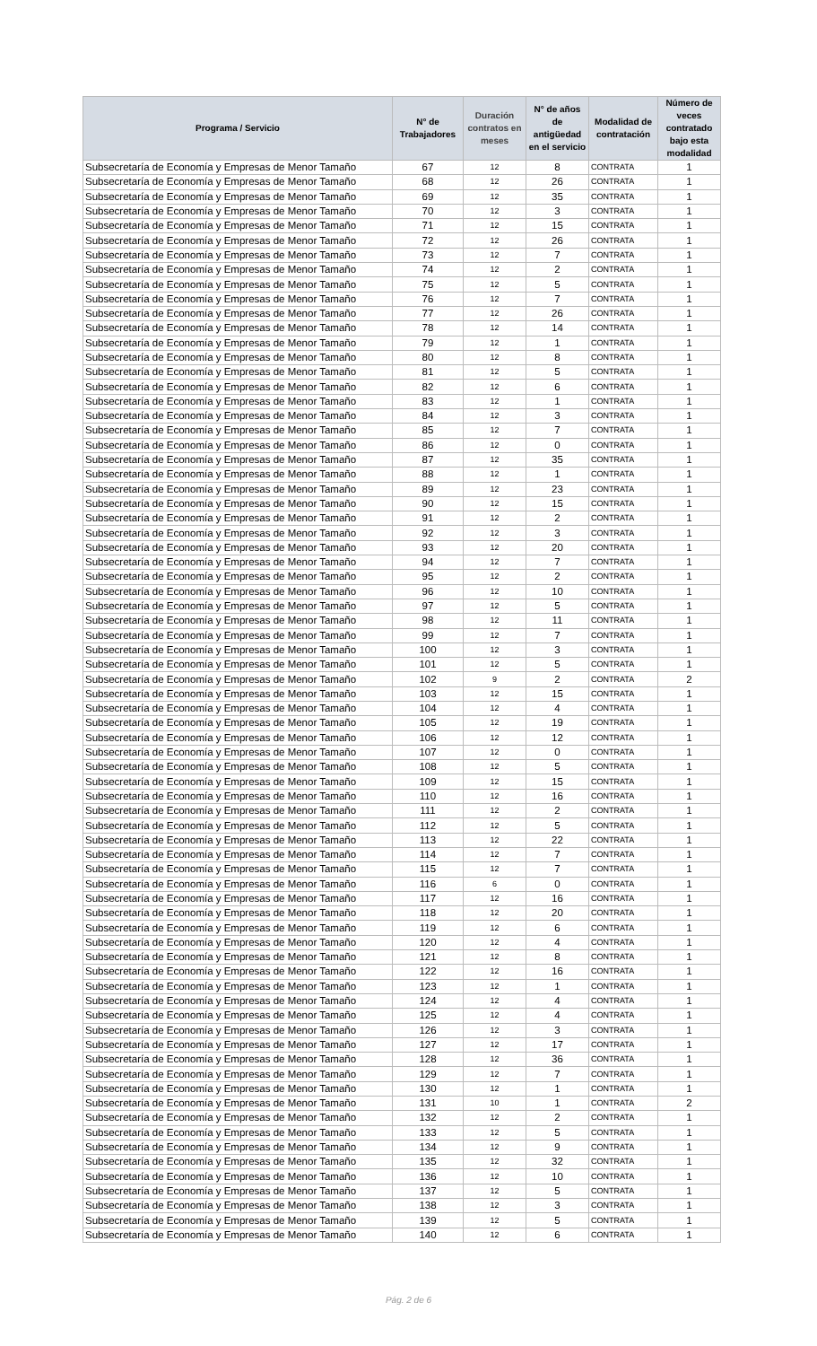| Programa / Servicio | N° de Trabajadores | Duración contratos en meses | N° de años de antigüedad en el servicio | Modalidad de contratación | Número de veces contratado bajo esta modalidad |
| --- | --- | --- | --- | --- | --- |
| Subsecretaría de Economía y Empresas de Menor Tamaño | 67 | 12 | 8 | CONTRATA | 1 |
| Subsecretaría de Economía y Empresas de Menor Tamaño | 68 | 12 | 26 | CONTRATA | 1 |
| Subsecretaría de Economía y Empresas de Menor Tamaño | 69 | 12 | 35 | CONTRATA | 1 |
| Subsecretaría de Economía y Empresas de Menor Tamaño | 70 | 12 | 3 | CONTRATA | 1 |
| Subsecretaría de Economía y Empresas de Menor Tamaño | 71 | 12 | 15 | CONTRATA | 1 |
| Subsecretaría de Economía y Empresas de Menor Tamaño | 72 | 12 | 26 | CONTRATA | 1 |
| Subsecretaría de Economía y Empresas de Menor Tamaño | 73 | 12 | 7 | CONTRATA | 1 |
| Subsecretaría de Economía y Empresas de Menor Tamaño | 74 | 12 | 2 | CONTRATA | 1 |
| Subsecretaría de Economía y Empresas de Menor Tamaño | 75 | 12 | 5 | CONTRATA | 1 |
| Subsecretaría de Economía y Empresas de Menor Tamaño | 76 | 12 | 7 | CONTRATA | 1 |
| Subsecretaría de Economía y Empresas de Menor Tamaño | 77 | 12 | 26 | CONTRATA | 1 |
| Subsecretaría de Economía y Empresas de Menor Tamaño | 78 | 12 | 14 | CONTRATA | 1 |
| Subsecretaría de Economía y Empresas de Menor Tamaño | 79 | 12 | 1 | CONTRATA | 1 |
| Subsecretaría de Economía y Empresas de Menor Tamaño | 80 | 12 | 8 | CONTRATA | 1 |
| Subsecretaría de Economía y Empresas de Menor Tamaño | 81 | 12 | 5 | CONTRATA | 1 |
| Subsecretaría de Economía y Empresas de Menor Tamaño | 82 | 12 | 6 | CONTRATA | 1 |
| Subsecretaría de Economía y Empresas de Menor Tamaño | 83 | 12 | 1 | CONTRATA | 1 |
| Subsecretaría de Economía y Empresas de Menor Tamaño | 84 | 12 | 3 | CONTRATA | 1 |
| Subsecretaría de Economía y Empresas de Menor Tamaño | 85 | 12 | 7 | CONTRATA | 1 |
| Subsecretaría de Economía y Empresas de Menor Tamaño | 86 | 12 | 0 | CONTRATA | 1 |
| Subsecretaría de Economía y Empresas de Menor Tamaño | 87 | 12 | 35 | CONTRATA | 1 |
| Subsecretaría de Economía y Empresas de Menor Tamaño | 88 | 12 | 1 | CONTRATA | 1 |
| Subsecretaría de Economía y Empresas de Menor Tamaño | 89 | 12 | 23 | CONTRATA | 1 |
| Subsecretaría de Economía y Empresas de Menor Tamaño | 90 | 12 | 15 | CONTRATA | 1 |
| Subsecretaría de Economía y Empresas de Menor Tamaño | 91 | 12 | 2 | CONTRATA | 1 |
| Subsecretaría de Economía y Empresas de Menor Tamaño | 92 | 12 | 3 | CONTRATA | 1 |
| Subsecretaría de Economía y Empresas de Menor Tamaño | 93 | 12 | 20 | CONTRATA | 1 |
| Subsecretaría de Economía y Empresas de Menor Tamaño | 94 | 12 | 7 | CONTRATA | 1 |
| Subsecretaría de Economía y Empresas de Menor Tamaño | 95 | 12 | 2 | CONTRATA | 1 |
| Subsecretaría de Economía y Empresas de Menor Tamaño | 96 | 12 | 10 | CONTRATA | 1 |
| Subsecretaría de Economía y Empresas de Menor Tamaño | 97 | 12 | 5 | CONTRATA | 1 |
| Subsecretaría de Economía y Empresas de Menor Tamaño | 98 | 12 | 11 | CONTRATA | 1 |
| Subsecretaría de Economía y Empresas de Menor Tamaño | 99 | 12 | 7 | CONTRATA | 1 |
| Subsecretaría de Economía y Empresas de Menor Tamaño | 100 | 12 | 3 | CONTRATA | 1 |
| Subsecretaría de Economía y Empresas de Menor Tamaño | 101 | 12 | 5 | CONTRATA | 1 |
| Subsecretaría de Economía y Empresas de Menor Tamaño | 102 | 9 | 2 | CONTRATA | 2 |
| Subsecretaría de Economía y Empresas de Menor Tamaño | 103 | 12 | 15 | CONTRATA | 1 |
| Subsecretaría de Economía y Empresas de Menor Tamaño | 104 | 12 | 4 | CONTRATA | 1 |
| Subsecretaría de Economía y Empresas de Menor Tamaño | 105 | 12 | 19 | CONTRATA | 1 |
| Subsecretaría de Economía y Empresas de Menor Tamaño | 106 | 12 | 12 | CONTRATA | 1 |
| Subsecretaría de Economía y Empresas de Menor Tamaño | 107 | 12 | 0 | CONTRATA | 1 |
| Subsecretaría de Economía y Empresas de Menor Tamaño | 108 | 12 | 5 | CONTRATA | 1 |
| Subsecretaría de Economía y Empresas de Menor Tamaño | 109 | 12 | 15 | CONTRATA | 1 |
| Subsecretaría de Economía y Empresas de Menor Tamaño | 110 | 12 | 16 | CONTRATA | 1 |
| Subsecretaría de Economía y Empresas de Menor Tamaño | 111 | 12 | 2 | CONTRATA | 1 |
| Subsecretaría de Economía y Empresas de Menor Tamaño | 112 | 12 | 5 | CONTRATA | 1 |
| Subsecretaría de Economía y Empresas de Menor Tamaño | 113 | 12 | 22 | CONTRATA | 1 |
| Subsecretaría de Economía y Empresas de Menor Tamaño | 114 | 12 | 7 | CONTRATA | 1 |
| Subsecretaría de Economía y Empresas de Menor Tamaño | 115 | 12 | 7 | CONTRATA | 1 |
| Subsecretaría de Economía y Empresas de Menor Tamaño | 116 | 6 | 0 | CONTRATA | 1 |
| Subsecretaría de Economía y Empresas de Menor Tamaño | 117 | 12 | 16 | CONTRATA | 1 |
| Subsecretaría de Economía y Empresas de Menor Tamaño | 118 | 12 | 20 | CONTRATA | 1 |
| Subsecretaría de Economía y Empresas de Menor Tamaño | 119 | 12 | 6 | CONTRATA | 1 |
| Subsecretaría de Economía y Empresas de Menor Tamaño | 120 | 12 | 4 | CONTRATA | 1 |
| Subsecretaría de Economía y Empresas de Menor Tamaño | 121 | 12 | 8 | CONTRATA | 1 |
| Subsecretaría de Economía y Empresas de Menor Tamaño | 122 | 12 | 16 | CONTRATA | 1 |
| Subsecretaría de Economía y Empresas de Menor Tamaño | 123 | 12 | 1 | CONTRATA | 1 |
| Subsecretaría de Economía y Empresas de Menor Tamaño | 124 | 12 | 4 | CONTRATA | 1 |
| Subsecretaría de Economía y Empresas de Menor Tamaño | 125 | 12 | 4 | CONTRATA | 1 |
| Subsecretaría de Economía y Empresas de Menor Tamaño | 126 | 12 | 3 | CONTRATA | 1 |
| Subsecretaría de Economía y Empresas de Menor Tamaño | 127 | 12 | 17 | CONTRATA | 1 |
| Subsecretaría de Economía y Empresas de Menor Tamaño | 128 | 12 | 36 | CONTRATA | 1 |
| Subsecretaría de Economía y Empresas de Menor Tamaño | 129 | 12 | 7 | CONTRATA | 1 |
| Subsecretaría de Economía y Empresas de Menor Tamaño | 130 | 12 | 1 | CONTRATA | 1 |
| Subsecretaría de Economía y Empresas de Menor Tamaño | 131 | 10 | 1 | CONTRATA | 2 |
| Subsecretaría de Economía y Empresas de Menor Tamaño | 132 | 12 | 2 | CONTRATA | 1 |
| Subsecretaría de Economía y Empresas de Menor Tamaño | 133 | 12 | 5 | CONTRATA | 1 |
| Subsecretaría de Economía y Empresas de Menor Tamaño | 134 | 12 | 9 | CONTRATA | 1 |
| Subsecretaría de Economía y Empresas de Menor Tamaño | 135 | 12 | 32 | CONTRATA | 1 |
| Subsecretaría de Economía y Empresas de Menor Tamaño | 136 | 12 | 10 | CONTRATA | 1 |
| Subsecretaría de Economía y Empresas de Menor Tamaño | 137 | 12 | 5 | CONTRATA | 1 |
| Subsecretaría de Economía y Empresas de Menor Tamaño | 138 | 12 | 3 | CONTRATA | 1 |
| Subsecretaría de Economía y Empresas de Menor Tamaño | 139 | 12 | 5 | CONTRATA | 1 |
| Subsecretaría de Economía y Empresas de Menor Tamaño | 140 | 12 | 6 | CONTRATA | 1 |
Pág. 2 de 6